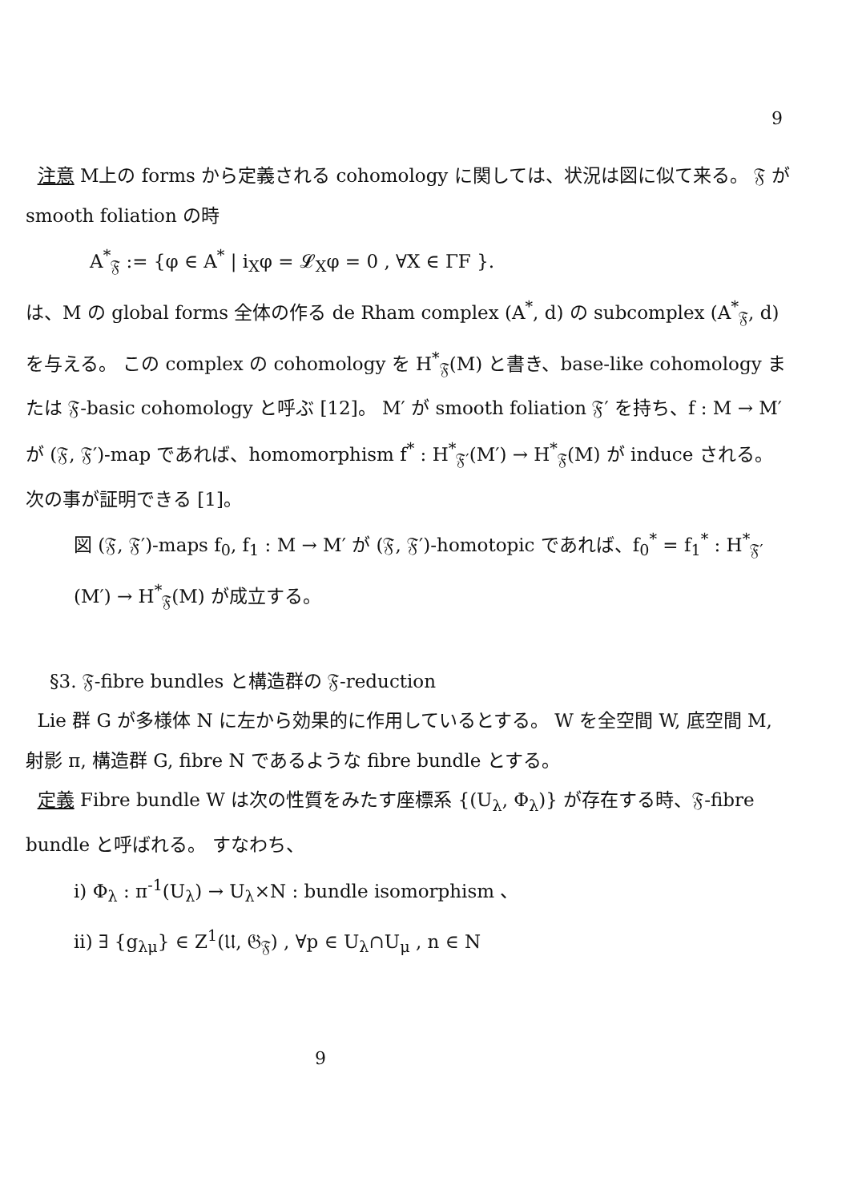9
注意 M上の forms から定義される cohomology に関しては、状況は図に似て来る。 𝔉 が smooth foliation の時
A<sup>*</sup><sub>𝔉</sub> := {φ ∈ A<sup>*</sup> | i<sub>X</sub>φ = 𝓛<sub>X</sub>φ = 0 , ∀X ∈ ΓF }.
は、M の global forms 全体の作る de Rham complex (A<sup>*</sup>, d) の subcomplex (A<sup>*</sup><sub>𝔉</sub>, d) を与える。 この complex の cohomology を H<sup>*</sup><sub>𝔉</sub>(M) と書き、base-like cohomology または 𝔉-basic cohomology と呼ぶ [12]。 M′ が smooth foliation 𝔉′ を持ち、f : M → M′ が (𝔉, 𝔉′)-map であれば、homomorphism f<sup>*</sup> : H<sup>*</sup><sub>𝔉′</sub>(M′) → H<sup>*</sup><sub>𝔉</sub>(M) が induce される。 次の事が証明できる [1]。
図 (𝔉, 𝔉′)-maps f<sub>0</sub>, f<sub>1</sub> : M → M′ が (𝔉, 𝔉′)-homotopic であれば、f<sub>0</sub><sup>*</sup> = f<sub>1</sub><sup>*</sup> : H<sup>*</sup><sub>𝔉′</sub>(M′) → H<sup>*</sup><sub>𝔉</sub>(M) が成立する。
§3. 𝔉-fibre bundles と構造群の 𝔉-reduction
Lie 群 G が多様体 N に左から効果的に作用しているとする。 W を全空間 W, 底空間 M, 射影 π, 構造群 G, fibre N であるような fibre bundle とする。
定義 Fibre bundle W は次の性質をみたす座標系 {(U<sub>λ</sub>, Φ<sub>λ</sub>)} が存在する時、𝔉-fibre bundle と呼ばれる。 すなわち、
i) Φ<sub>λ</sub> : π<sup>-1</sup>(U<sub>λ</sub>) → U<sub>λ</sub>×N : bundle isomorphism 、
ii) ∃ {g<sub>λμ</sub>} ∈ Z<sup>1</sup>(𝔘, 𝔊<sub>𝔉</sub>) , ∀p ∈ U<sub>λ</sub>∩U<sub>μ</sub> , n ∈ N
9